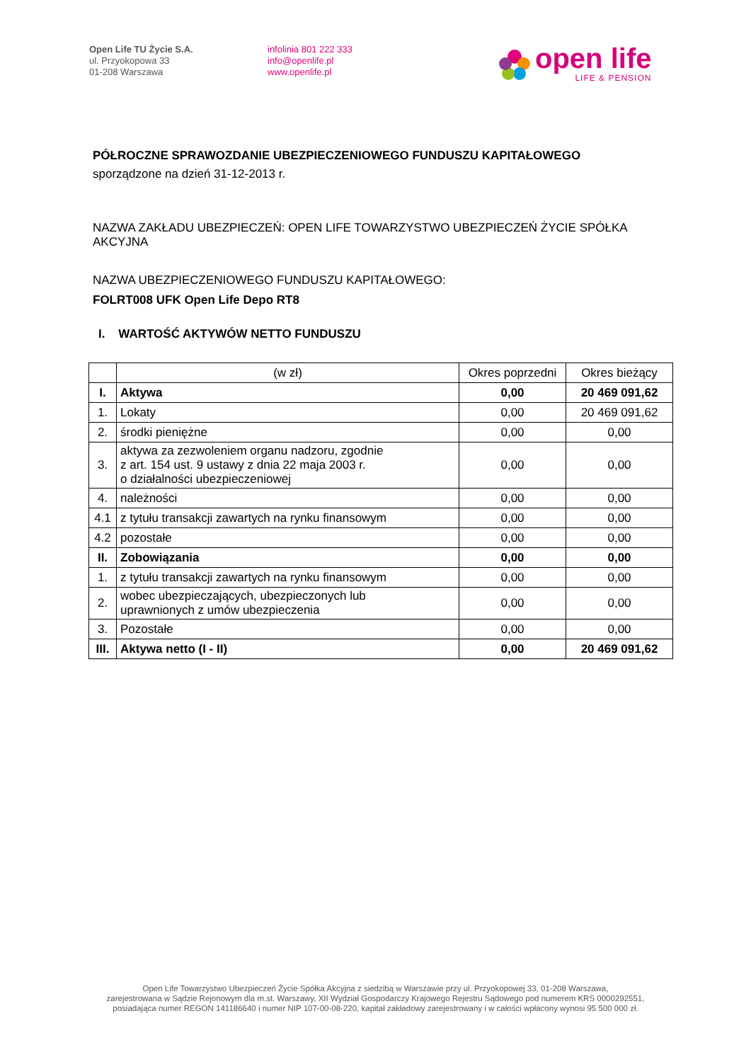Open Life TU Życie S.A.
ul. Przyokopowa 33
01-208 Warszawa
infolinia 801 222 333
info@openlife.pl
www.openlife.pl
open life
LIFE & PENSION
PÓŁROCZNE SPRAWOZDANIE UBEZPIECZENIOWEGO FUNDUSZU KAPITAŁOWEGO
sporządzone na dzień 31-12-2013 r.
NAZWA ZAKŁADU UBEZPIECZEŃ: OPEN LIFE TOWARZYSTWO UBEZPIECZEŃ ŻYCIE SPÓŁKA AKCYJNA
NAZWA UBEZPIECZENIOWEGO FUNDUSZU KAPITAŁOWEGO:
FOLRT008 UFK Open Life Depo RT8
I. WARTOŚĆ AKTYWÓW NETTO FUNDUSZU
| | (w zł) | Okres poprzedni | Okres bieżący |
| I. | Aktywa | 0,00 | 20 469 091,62 |
| 1. | Lokaty | 0,00 | 20 469 091,62 |
| 2. | środki pieniężne | 0,00 | 0,00 |
| 3. | aktywa za zezwoleniem organu nadzoru, zgodnie z art. 154 ust. 9 ustawy z dnia 22 maja 2003 r. o działalności ubezpieczeniowej | 0,00 | 0,00 |
| 4. | należności | 0,00 | 0,00 |
| 4.1 | z tytułu transakcji zawartych na rynku finansowym | 0,00 | 0,00 |
| 4.2 | pozostałe | 0,00 | 0,00 |
| II. | Zobowiązania | 0,00 | 0,00 |
| 1. | z tytułu transakcji zawartych na rynku finansowym | 0,00 | 0,00 |
| 2. | wobec ubezpieczających, ubezpieczonych lub uprawnionych z umów ubezpieczenia | 0,00 | 0,00 |
| 3. | Pozostałe | 0,00 | 0,00 |
| III. | Aktywa netto (I - II) | 0,00 | 20 469 091,62 |
Open Life Towarzystwo Ubezpieczeń Życie Spółka Akcyjna z siedzibą w Warszawie przy ul. Przyokopowej 33, 01-208 Warszawa,
zarejestrowana w Sądzie Rejonowym dla m.st. Warszawy, XII Wydział Gospodarczy Krajowego Rejestru Sądowego pod numerem KRS 0000292551,
posiadająca numer REGON 141186640 i numer NIP 107-00-08-220, kapitał zakładowy zarejestrowany i w całości wpłacony wynosi 95 500 000 zł.